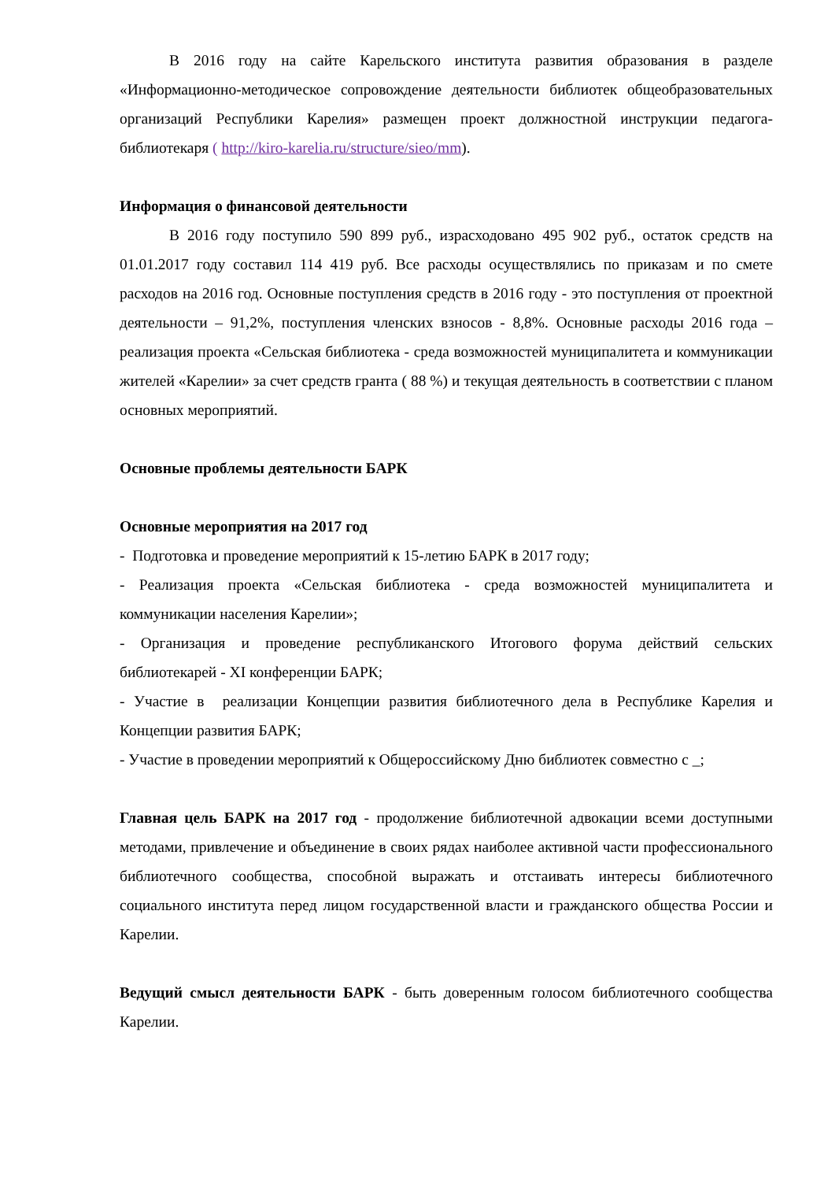В 2016 году на сайте Карельского института развития образования в разделе «Информационно-методическое сопровождение деятельности библиотек общеобразовательных организаций Республики Карелия» размещен проект должностной инструкции педагога-библиотекаря ( http://kiro-karelia.ru/structure/sieo/mm).
Информация о финансовой деятельности
В 2016 году поступило 590 899 руб., израсходовано 495 902 руб., остаток средств на 01.01.2017 году составил 114 419 руб. Все расходы осуществлялись по приказам и по смете расходов на 2016 год. Основные поступления средств в 2016 году - это поступления от проектной деятельности – 91,2%, поступления членских взносов - 8,8%. Основные расходы 2016 года – реализация проекта «Сельская библиотека - среда возможностей муниципалитета и коммуникации жителей «Карелии» за счет средств гранта ( 88 %) и текущая деятельность в соответствии с планом основных мероприятий.
Основные проблемы деятельности БАРК
Основные мероприятия на 2017 год
- Подготовка и проведение мероприятий к 15-летию БАРК в 2017 году;
- Реализация проекта «Сельская библиотека - среда возможностей муниципалитета и коммуникации населения Карелии»;
- Организация и проведение республиканского Итогового форума действий сельских библиотекарей - XI конференции БАРК;
- Участие в реализации Концепции развития библиотечного дела в Республике Карелия и Концепции развития БАРК;
- Участие в проведении мероприятий к Общероссийскому Дню библиотек совместно с _;
Главная цель БАРК на 2017 год - продолжение библиотечной адвокации всеми доступными методами, привлечение и объединение в своих рядах наиболее активной части профессионального библиотечного сообщества, способной выражать и отстаивать интересы библиотечного социального института перед лицом государственной власти и гражданского общества России и Карелии.
Ведущий смысл деятельности БАРК - быть доверенным голосом библиотечного сообщества Карелии.